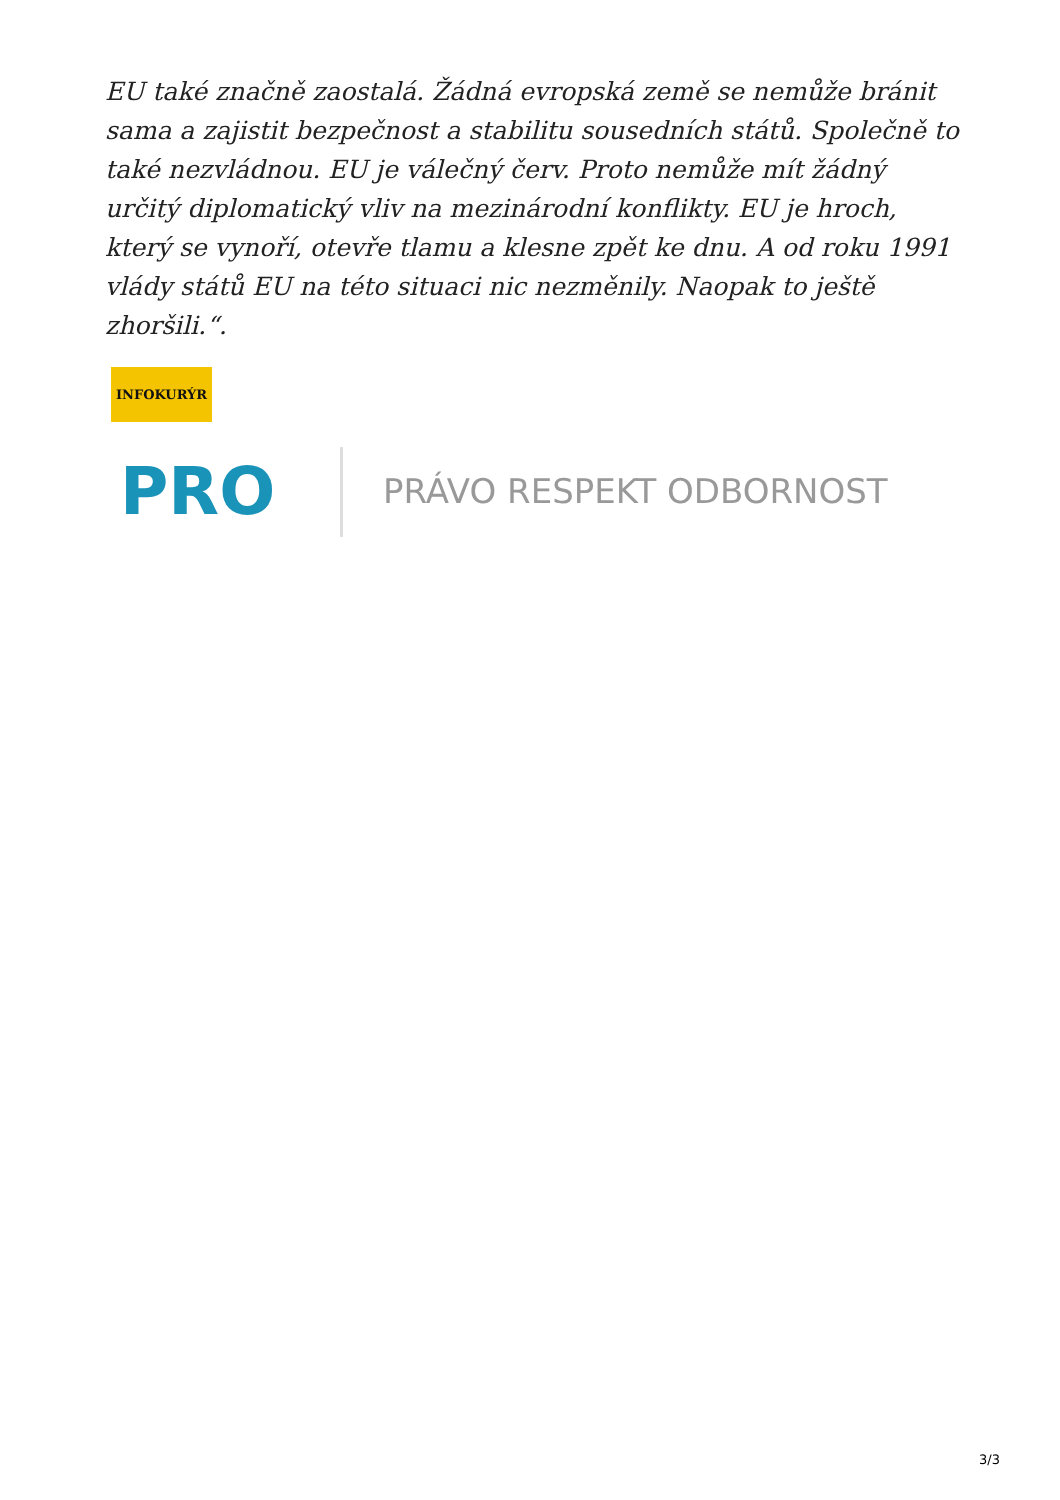EU také značně zaostalá. Žádná evropská země se nemůže bránit sama a zajistit bezpečnost a stabilitu sousedních států. Společně to také nezvládnou. EU je válečný červ. Proto nemůže mít žádný určitý diplomatický vliv na mezinárodní konflikty. EU je hroch, který se vynoří, otevře tlamu a klesne zpět ke dnu. A od roku 1991 vlády států EU na této situaci nic nezměnily. Naopak to ještě zhoršili.“.
INFOKURÝR
PRO
PRÁVO RESPEKT ODBORNOST
3/3